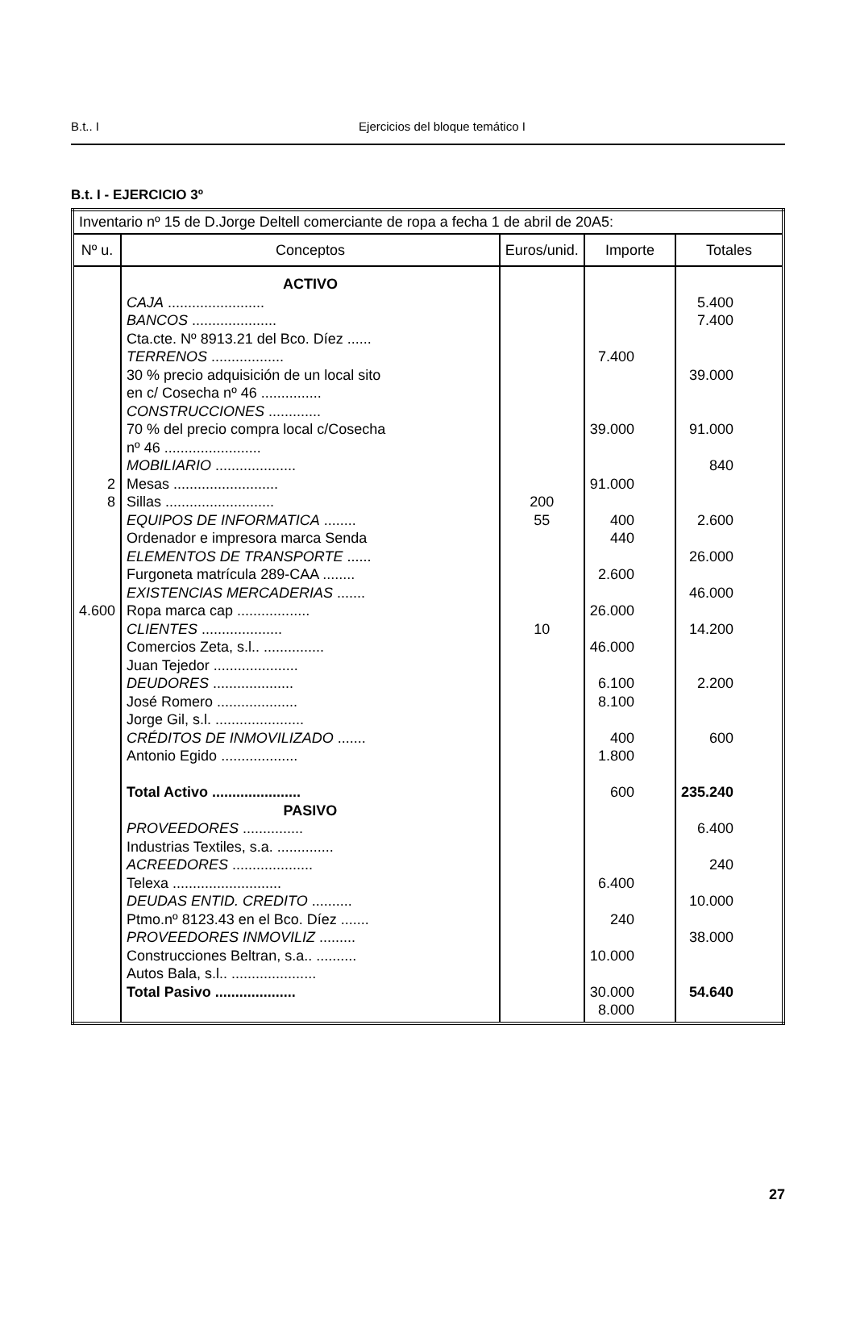B.t.. I
Ejercicios del bloque temático I
B.t. I - EJERCICIO 3º
| Inventario nº 15 de D.Jorge Deltell comerciante de ropa a fecha 1 de abril de 20A5: | | | | |
| Nº u. | Conceptos | Euros/unid. | Importe | Totales |
| 2 8 4.600 | ACTIVO CAJA ........................ BANCOS ..................... Cta.cte. Nº 8913.21 del Bco. Díez ...... TERRENOS .................. 30 % precio adquisición de un local sito en c/ Cosecha nº 46 ............... CONSTRUCCIONES ............. 70 % del precio compra local c/Cosecha nº 46 ........................ MOBILIARIO .................... Mesas .......................... Sillas ........................... EQUIPOS DE INFORMATICA ........ Ordenador e impresora marca Senda ELEMENTOS DE TRANSPORTE ...... Furgoneta matrícula 289-CAA ........ EXISTENCIAS MERCADERIAS ....... Ropa marca cap .................. CLIENTES .................... Comercios Zeta, s.l.. ............... Juan Tejedor ..................... DEUDORES .................... José Romero .................... Jorge Gil, s.l. ...................... CRÉDITOS DE INMOVILIZADO ....... Antonio Egido ................... Total Activo ...................... PASIVO PROVEEDORES ............... Industrias Textiles, s.a. .............. ACREEDORES .................... Telexa ........................... DEUDAS ENTID. CREDITO .......... Ptmo.nº 8123.43 en el Bco. Díez ....... PROVEEDORES INMOVILIZ ......... Construcciones Beltran, s.a.. .......... Autos Bala, s.l.. ..................... Total Pasivo .................... | 200 55 10 | 7.400 39.000 91.000 400 440 2.600 26.000 46.000 6.100 8.100 400 1.800 600 6.400 240 10.000 30.000 8.000 | 5.400 7.400 39.000 91.000 840 2.600 26.000 46.000 14.200 2.200 600 235.240 6.400 240 10.000 38.000 54.640 |
27